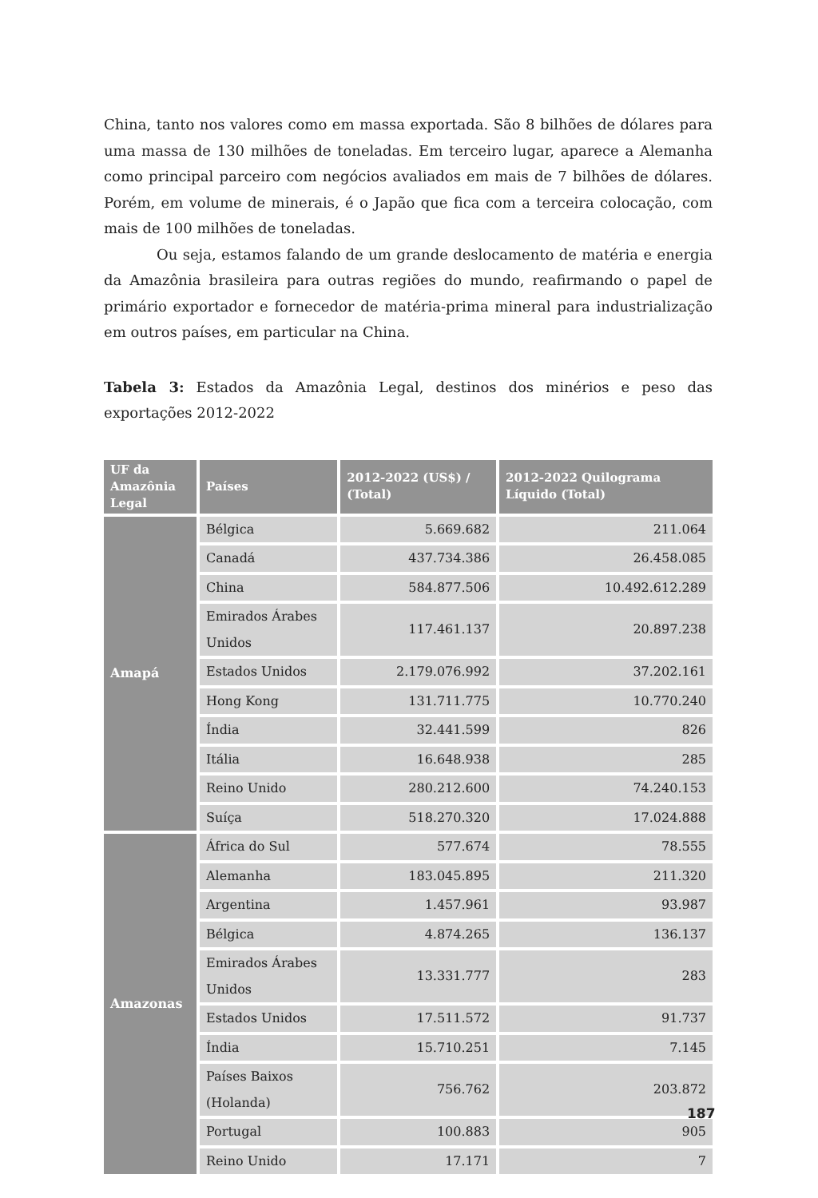China, tanto nos valores como em massa exportada. São 8 bilhões de dólares para uma massa de 130 milhões de toneladas. Em terceiro lugar, aparece a Alemanha como principal parceiro com negócios avaliados em mais de 7 bilhões de dólares. Porém, em volume de minerais, é o Japão que fica com a terceira colocação, com mais de 100 milhões de toneladas.
Ou seja, estamos falando de um grande deslocamento de matéria e energia da Amazônia brasileira para outras regiões do mundo, reafirmando o papel de primário exportador e fornecedor de matéria-prima mineral para industrialização em outros países, em particular na China.
Tabela 3: Estados da Amazônia Legal, destinos dos minérios e peso das exportações 2012-2022
| UF da Amazônia Legal | Países | 2012-2022 (US$) / (Total) | 2012-2022 Quilograma Líquido (Total) |
| --- | --- | --- | --- |
| Amapá | Bélgica | 5.669.682 | 211.064 |
| | Canadá | 437.734.386 | 26.458.085 |
| | China | 584.877.506 | 10.492.612.289 |
| | Emirados Árabes Unidos | 117.461.137 | 20.897.238 |
| | Estados Unidos | 2.179.076.992 | 37.202.161 |
| | Hong Kong | 131.711.775 | 10.770.240 |
| | Índia | 32.441.599 | 826 |
| | Itália | 16.648.938 | 285 |
| | Reino Unido | 280.212.600 | 74.240.153 |
| | Suíça | 518.270.320 | 17.024.888 |
| Amazonas | África do Sul | 577.674 | 78.555 |
| | Alemanha | 183.045.895 | 211.320 |
| | Argentina | 1.457.961 | 93.987 |
| | Bélgica | 4.874.265 | 136.137 |
| | Emirados Árabes Unidos | 13.331.777 | 283 |
| | Estados Unidos | 17.511.572 | 91.737 |
| | Índia | 15.710.251 | 7.145 |
| | Países Baixos (Holanda) | 756.762 | 203.872 |
| | Portugal | 100.883 | 905 |
| | Reino Unido | 17.171 | 7 |
187